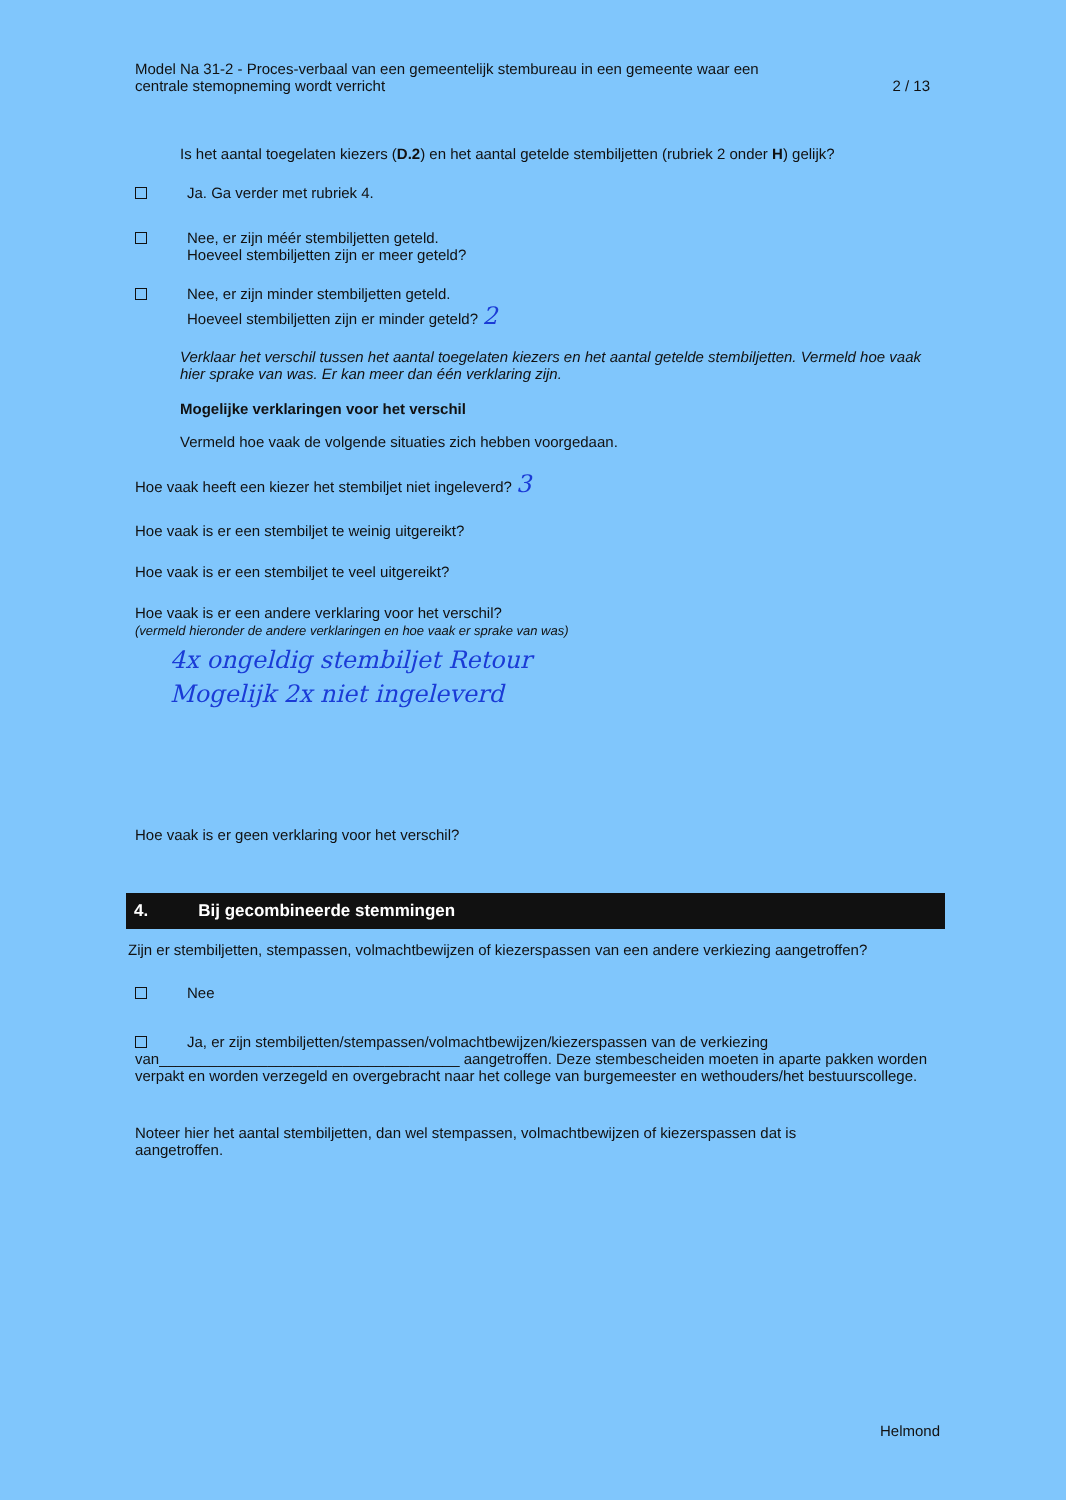Model Na 31-2 - Proces-verbaal van een gemeentelijk stembureau in een gemeente waar een
centrale stemopneming wordt verricht
2 / 13
Is het aantal toegelaten kiezers (D.2) en het aantal getelde stembiljetten (rubriek 2 onder H) gelijk?
Ja. Ga verder met rubriek 4.
Nee, er zijn méér stembiljetten geteld.
Hoeveel stembiljetten zijn er meer geteld?
Nee, er zijn minder stembiljetten geteld.
Hoeveel stembiljetten zijn er minder geteld? 2
Verklaar het verschil tussen het aantal toegelaten kiezers en het aantal getelde stembiljetten. Vermeld hoe vaak hier sprake van was. Er kan meer dan één verklaring zijn.
Mogelijke verklaringen voor het verschil
Vermeld hoe vaak de volgende situaties zich hebben voorgedaan.
Hoe vaak heeft een kiezer het stembiljet niet ingeleverd? 3
Hoe vaak is er een stembiljet te weinig uitgereikt?
Hoe vaak is er een stembiljet te veel uitgereikt?
Hoe vaak is er een andere verklaring voor het verschil?
(vermeld hieronder de andere verklaringen en hoe vaak er sprake van was)
4x ongeldig stembiljet Retour
Mogelijk 2x niet ingeleverd
Hoe vaak is er geen verklaring voor het verschil?
4. Bij gecombineerde stemmingen
Zijn er stembiljetten, stempassen, volmachtbewijzen of kiezerspassen van een andere verkiezing aangetroffen?
Nee
Ja, er zijn stembiljetten/stempassen/volmachtbewijzen/kiezerspassen van de verkiezing
van____________________________________ aangetroffen. Deze stembescheiden moeten in aparte pakken worden verpakt en worden verzegeld en overgebracht naar het college van burgemeester en wethouders/het bestuurscollege.
Noteer hier het aantal stembiljetten, dan wel stempassen, volmachtbewijzen of kiezerspassen dat is aangetroffen.
Helmond